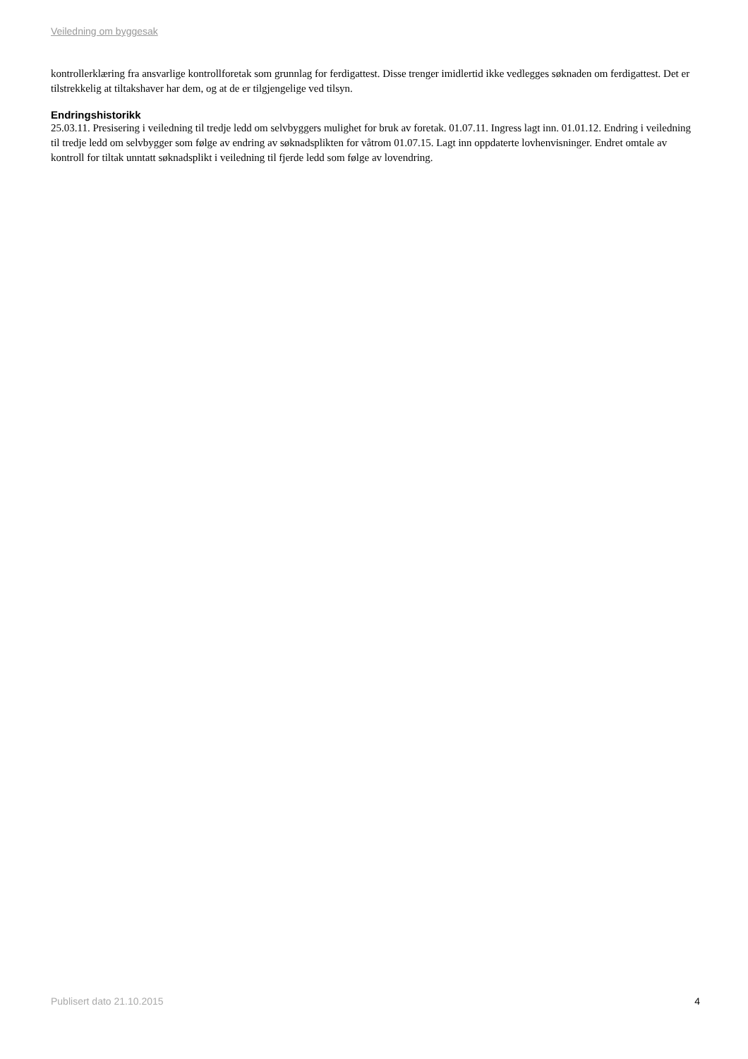Veiledning om byggesak
kontrollerklæring fra ansvarlige kontrollforetak som grunnlag for ferdigattest. Disse trenger imidlertid ikke vedlegges søknaden om ferdigattest. Det er tilstrekkelig at tiltakshaver har dem, og at de er tilgjengelige ved tilsyn.
Endringshistorikk
25.03.11. Presisering i veiledning til tredje ledd om selvbyggers mulighet for bruk av foretak. 01.07.11. Ingress lagt inn. 01.01.12. Endring i veiledning til tredje ledd om selvbygger som følge av endring av søknadsplikten for våtrom 01.07.15. Lagt inn oppdaterte lovhenvisninger. Endret omtale av kontroll for tiltak unntatt søknadsplikt i veiledning til fjerde ledd som følge av lovendring.
Publisert dato 21.10.2015 4